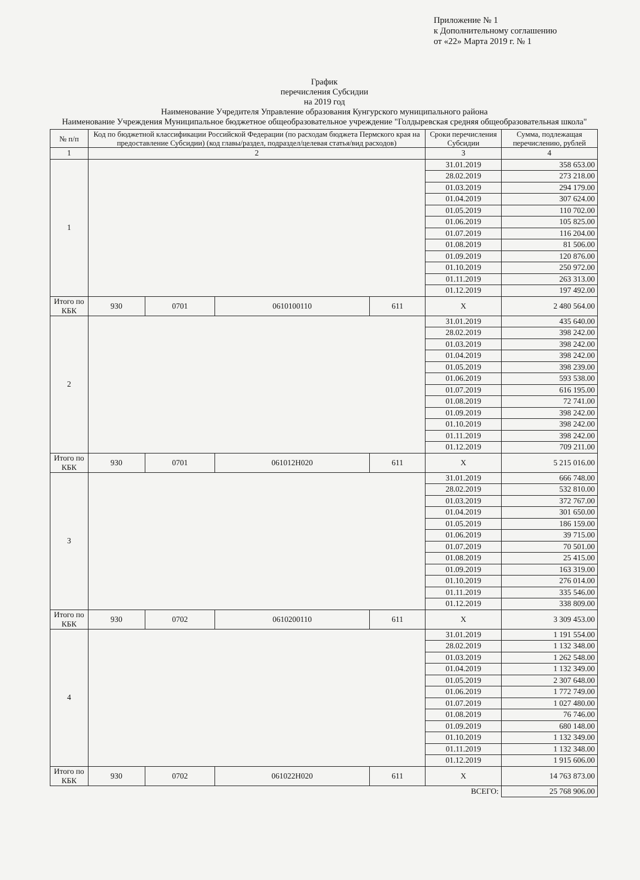Приложение № 1
к Дополнительному соглашению
от «22» Марта 2019 г. № 1
График
перечисления Субсидии
на 2019 год
Наименование Учредителя Управление образования Кунгурского муниципального района
Наименование Учреждения Муниципальное бюджетное общеобразовательное учреждение "Голдыревская средняя общеобразовательная школа"
| № п/п | Код по бюджетной классификации Российской Федерации (по расходам бюджета Пермского края на предоставление Субсидии) (код главы/раздел, подраздел/целевая статья/вид расходов) | | | | Сроки перечисления Субсидии | Сумма, подлежащая перечислению, рублей |
| --- | --- | --- | --- | --- | --- | --- |
| 1 | 2 | | | | 3 | 4 |
| 1 | | | | | 31.01.2019 | 358 653.00 |
| | | | | | 28.02.2019 | 273 218.00 |
| | | | | | 01.03.2019 | 294 179.00 |
| | | | | | 01.04.2019 | 307 624.00 |
| | | | | | 01.05.2019 | 110 702.00 |
| | | | | | 01.06.2019 | 105 825.00 |
| | | | | | 01.07.2019 | 116 204.00 |
| | | | | | 01.08.2019 | 81 506.00 |
| | | | | | 01.09.2019 | 120 876.00 |
| | | | | | 01.10.2019 | 250 972.00 |
| | | | | | 01.11.2019 | 263 313.00 |
| | | | | | 01.12.2019 | 197 492.00 |
| Итого по КБК | 930 | 0701 | 0610100110 | 611 | X | 2 480 564.00 |
| 2 | | | | | 31.01.2019 | 435 640.00 |
| | | | | | 28.02.2019 | 398 242.00 |
| | | | | | 01.03.2019 | 398 242.00 |
| | | | | | 01.04.2019 | 398 242.00 |
| | | | | | 01.05.2019 | 398 239.00 |
| | | | | | 01.06.2019 | 593 538.00 |
| | | | | | 01.07.2019 | 616 195.00 |
| | | | | | 01.08.2019 | 72 741.00 |
| | | | | | 01.09.2019 | 398 242.00 |
| | | | | | 01.10.2019 | 398 242.00 |
| | | | | | 01.11.2019 | 398 242.00 |
| | | | | | 01.12.2019 | 709 211.00 |
| Итого по КБК | 930 | 0701 | 061012Н020 | 611 | X | 5 215 016.00 |
| 3 | | | | | 31.01.2019 | 666 748.00 |
| | | | | | 28.02.2019 | 532 810.00 |
| | | | | | 01.03.2019 | 372 767.00 |
| | | | | | 01.04.2019 | 301 650.00 |
| | | | | | 01.05.2019 | 186 159.00 |
| | | | | | 01.06.2019 | 39 715.00 |
| | | | | | 01.07.2019 | 70 501.00 |
| | | | | | 01.08.2019 | 25 415.00 |
| | | | | | 01.09.2019 | 163 319.00 |
| | | | | | 01.10.2019 | 276 014.00 |
| | | | | | 01.11.2019 | 335 546.00 |
| | | | | | 01.12.2019 | 338 809.00 |
| Итого по КБК | 930 | 0702 | 0610200110 | 611 | X | 3 309 453.00 |
| 4 | | | | | 31.01.2019 | 1 191 554.00 |
| | | | | | 28.02.2019 | 1 132 348.00 |
| | | | | | 01.03.2019 | 1 262 548.00 |
| | | | | | 01.04.2019 | 1 132 349.00 |
| | | | | | 01.05.2019 | 2 307 648.00 |
| | | | | | 01.06.2019 | 1 772 749.00 |
| | | | | | 01.07.2019 | 1 027 480.00 |
| | | | | | 01.08.2019 | 76 746.00 |
| | | | | | 01.09.2019 | 680 148.00 |
| | | | | | 01.10.2019 | 1 132 349.00 |
| | | | | | 01.11.2019 | 1 132 348.00 |
| | | | | | 01.12.2019 | 1 915 606.00 |
| Итого по КБК | 930 | 0702 | 061022Н020 | 611 | X | 14 763 873.00 |
| | | | | | ВСЕГО: | 25 768 906.00 |